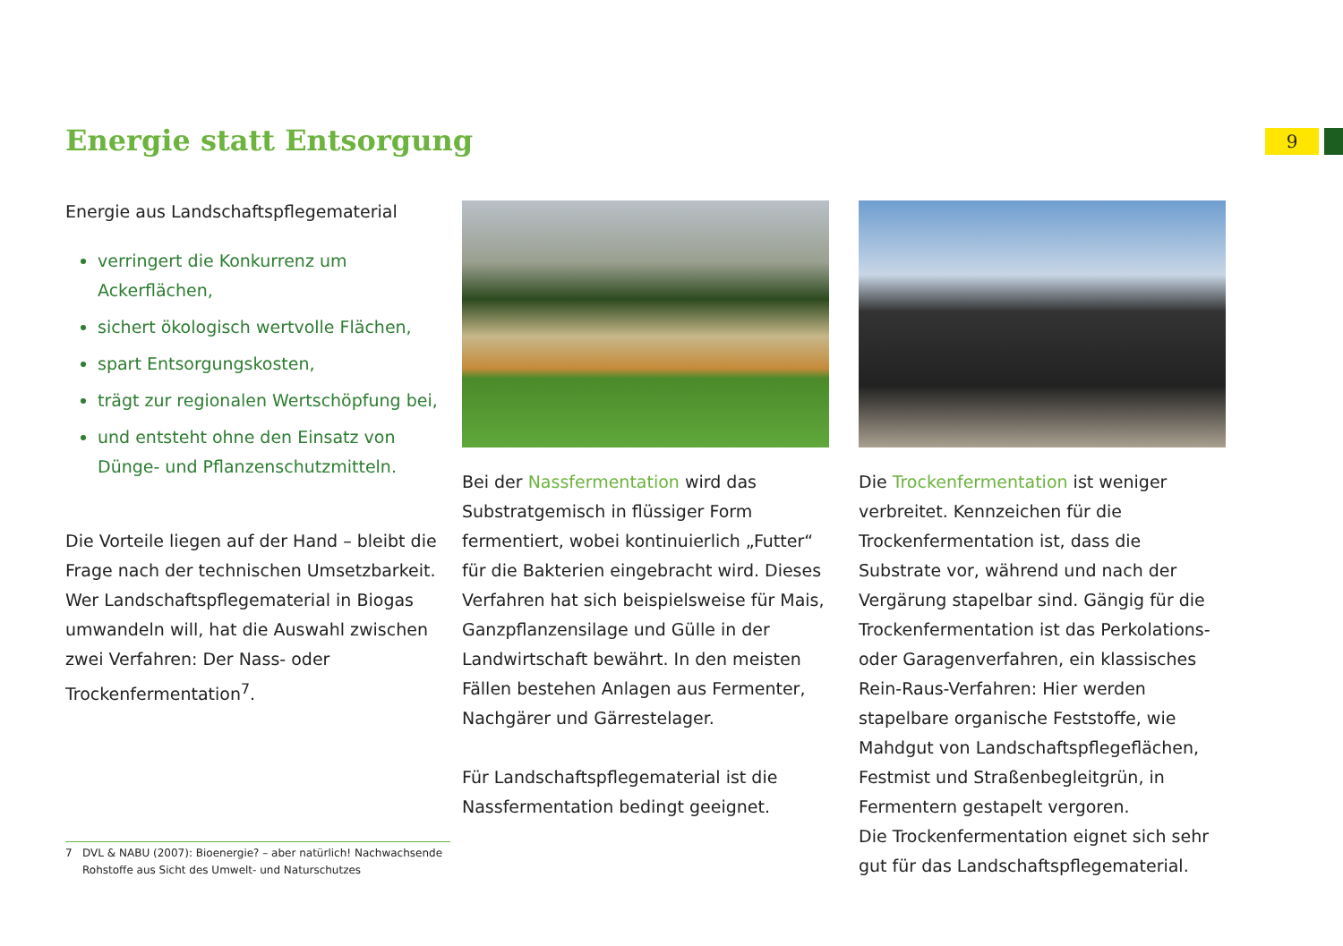Energie statt Entsorgung 9
Energie aus Landschaftspflegematerial
verringert die Konkurrenz um Ackerflächen,
sichert ökologisch wertvolle Flächen,
spart Entsorgungskosten,
trägt zur regionalen Wertschöpfung bei,
und entsteht ohne den Einsatz von Dünge- und Pflanzenschutzmitteln.
Die Vorteile liegen auf der Hand – bleibt die Frage nach der technischen Umsetzbarkeit. Wer Landschaftspflegematerial in Biogas umwandeln will, hat die Auswahl zwischen zwei Verfahren: Der Nass- oder Trockenfermentation<sup>7</sup>.
Bei der Nassfermentation wird das Substratgemisch in flüssiger Form fermentiert, wobei kontinuierlich „Futter“ für die Bakterien eingebracht wird. Dieses Verfahren hat sich beispielsweise für Mais, Ganzpflanzensilage und Gülle in der Landwirtschaft bewährt. In den meisten Fällen bestehen Anlagen aus Fermenter, Nachgärer und Gärrestelager.
Für Landschaftspflegematerial ist die Nassfermentation bedingt geeignet.
Die Trockenfermentation ist weniger verbreitet. Kennzeichen für die Trockenfermentation ist, dass die Substrate vor, während und nach der Vergärung stapelbar sind. Gängig für die Trockenfermentation ist das Perkolations- oder Garagenverfahren, ein klassisches Rein-Raus-Verfahren: Hier werden stapelbare organische Feststoffe, wie Mahdgut von Landschaftspflegeflächen, Festmist und Straßenbegleitgrün, in Fermentern gestapelt vergoren.
Die Trockenfermentation eignet sich sehr gut für das Landschaftspflegematerial.
7 DVL & NABU (2007): Bioenergie? – aber natürlich! Nachwachsende
Rohstoffe aus Sicht des Umwelt- und Naturschutzes